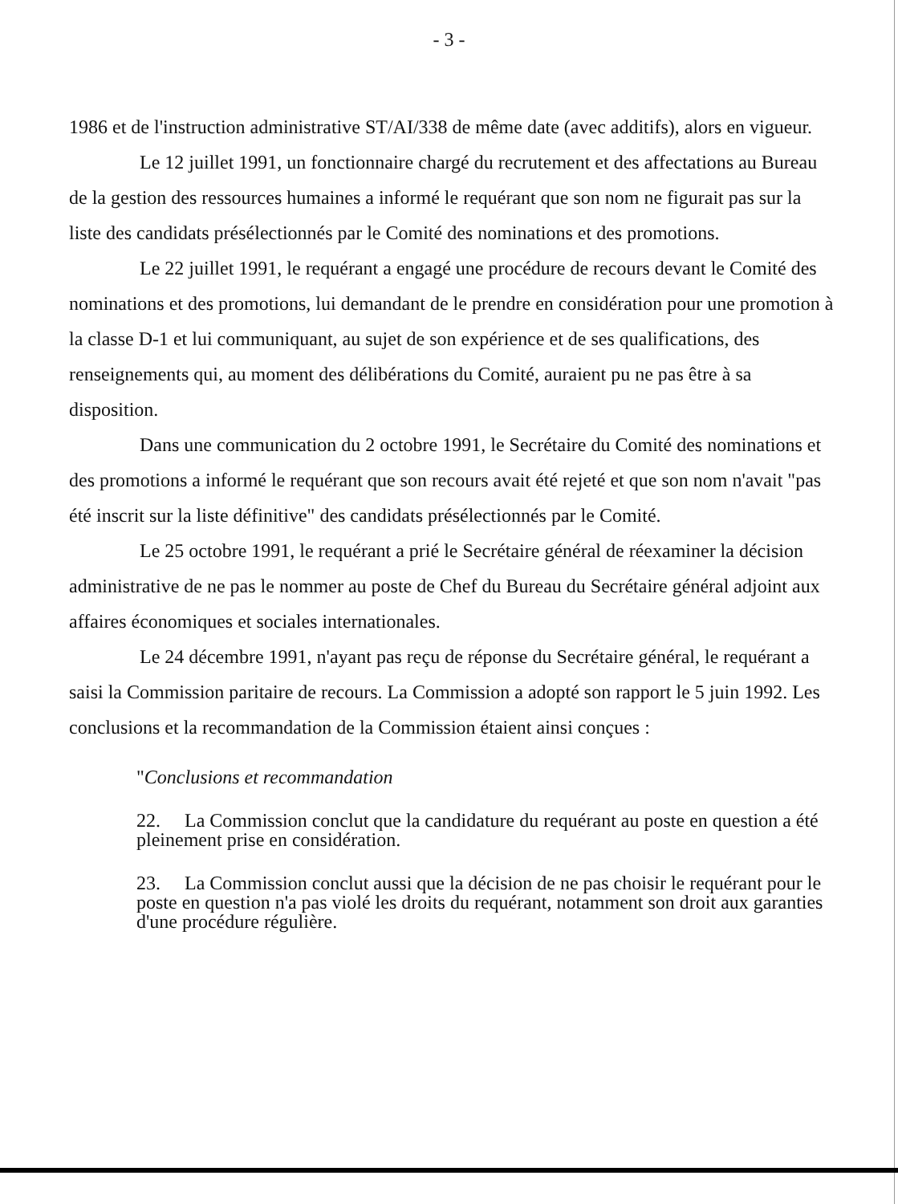- 3 -
1986 et de l'instruction administrative ST/AI/338 de même date (avec additifs), alors en vigueur.
Le 12 juillet 1991, un fonctionnaire chargé du recrutement et des affectations au Bureau de la gestion des ressources humaines a informé le requérant que son nom ne figurait pas sur la liste des candidats présélectionnés par le Comité des nominations et des promotions.
Le 22 juillet 1991, le requérant a engagé une procédure de recours devant le Comité des nominations et des promotions, lui demandant de le prendre en considération pour une promotion à la classe D-1 et lui communiquant, au sujet de son expérience et de ses qualifications, des renseignements qui, au moment des délibérations du Comité, auraient pu ne pas être à sa disposition.
Dans une communication du 2 octobre 1991, le Secrétaire du Comité des nominations et des promotions a informé le requérant que son recours avait été rejeté et que son nom n'avait "pas été inscrit sur la liste définitive" des candidats présélectionnés par le Comité.
Le 25 octobre 1991, le requérant a prié le Secrétaire général de réexaminer la décision administrative de ne pas le nommer au poste de Chef du Bureau du Secrétaire général adjoint aux affaires économiques et sociales internationales.
Le 24 décembre 1991, n'ayant pas reçu de réponse du Secrétaire général, le requérant a saisi la Commission paritaire de recours. La Commission a adopté son rapport le 5 juin 1992. Les conclusions et la recommandation de la Commission étaient ainsi conçues :
"Conclusions et recommandation
22. La Commission conclut que la candidature du requérant au poste en question a été pleinement prise en considération.
23. La Commission conclut aussi que la décision de ne pas choisir le requérant pour le poste en question n'a pas violé les droits du requérant, notamment son droit aux garanties d'une procédure régulière.